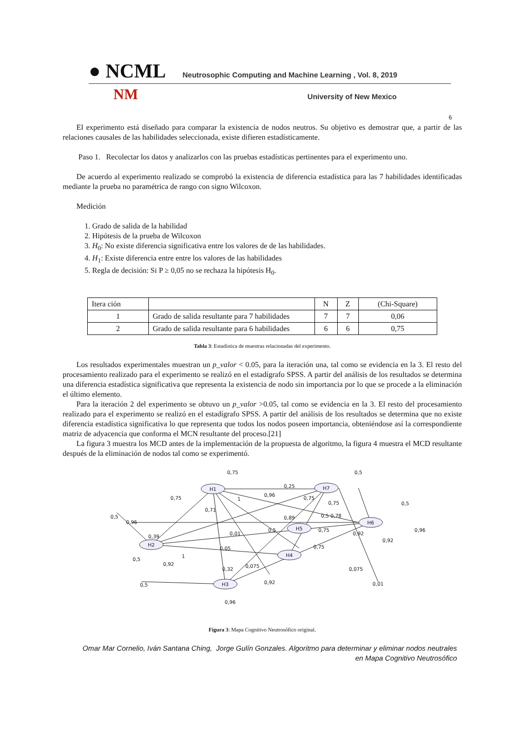● NCML Neutrosophic Computing and Machine Learning , Vol. 8, 2019
NM University of New Mexico
6
El experimento está diseñado para comparar la existencia de nodos neutros. Su objetivo es demostrar que, a partir de las relaciones causales de las habilidades seleccionada, existe difieren estadísticamente.
Paso 1. Recolectar los datos y analizarlos con las pruebas estadísticas pertinentes para el experimento uno.
De acuerdo al experimento realizado se comprobó la existencia de diferencia estadística para las 7 habilidades identificadas mediante la prueba no paramétrica de rango con signo Wilcoxon.
Medición
1. Grado de salida de la habilidad
2. Hipótesis de la prueba de Wilcoxon
3. H<sub>0</sub>: No existe diferencia significativa entre los valores de de las habilidades.
4. H<sub>1</sub>: Existe diferencia entre entre los valores de las habilidades
5. Regla de decisión: Si P ≥ 0,05 no se rechaza la hipótesis H<sub>0</sub>.
| Itera ción | | N | Z | (Chi-Square) |
| 1 | Grado de salida resultante para 7 habilidades | 7 | 7 | 0,06 |
| 2 | Grado de salida resultante para 6 habilidades | 6 | 6 | 0,75 |
Tabla 3: Estadística de muestras relacionadas del experimento.
Los resultados experimentales muestran un p_valor < 0.05, para la iteración una, tal como se evidencia en la 3. El resto del procesamiento realizado para el experimento se realizó en el estadígrafo SPSS. A partir del análisis de los resultados se determina una diferencia estadística significativa que representa la existencia de nodo sin importancia por lo que se procede a la eliminación el último elemento.
Para la iteración 2 del experimento se obtuvo un p_valor >0.05, tal como se evidencia en la 3. El resto del procesamiento realizado para el experimento se realizó en el estadígrafo SPSS. A partir del análisis de los resultados se determina que no existe diferencia estadística significativa lo que representa que todos los nodos poseen importancia, obteniéndose así la correspondiente matriz de adyacencia que conforma el MCN resultante del proceso.[21]
La figura 3 muestra los MCD antes de la implementación de la propuesta de algoritmo, la figura 4 muestra el MCD resultante después de la eliminación de nodos tal como se experimentó.
H1
H7
H2
H5
H6
H4
H3
0,75
0,5
0,25
0,75
0,96
0,75
0,75
0,5
1
0,71
0,5
0,96
0,89
0,5 0,78
0,5
0,75
0,96
0,39
0,01
0,92
0,92
0,05
0,75
1
0,5
0,92
0,32
0,075
0,075
0,5
0,92
0,01
0,96
Figura 3: Mapa Cognitivo Neutrosófico original.
Omar Mar Cornelio, Iván Santana Ching, Jorge Gulín Gonzales. Algoritmo para determinar y eliminar nodos neutrales en Mapa Cognitivo Neutrosófico